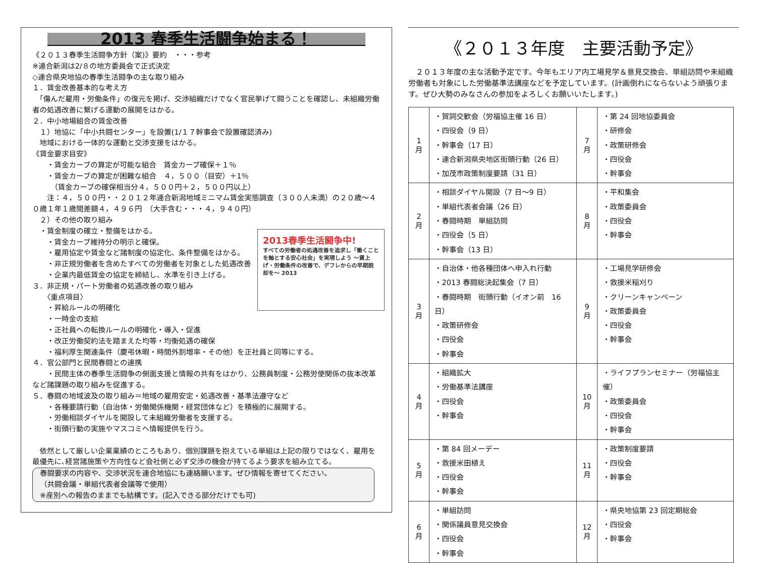2013 春季生活闘争始まる！
《２０１３春季生活闘争方針（案)》要約　・・・参考
※連合新潟は2/８の地方委員会で正式決定
◇連合県央地協の春季生活闘争の主な取り組み
１．賃金改善基本的な考え方
　「傷んだ雇用・労働条件」の復元を掲げ、交渉組織だけでなく官民挙げて闘うことを確認し、未組織労働者の処遇改善に繋げる運動の展開をはかる。
２．中小地場組合の賃金改善
　１）地協に「中小共闘センター」を設置(1/１７幹事会で設置確認済み)
　地域における一体的な運動と交渉支援をはかる。
《賃金要求目安》
　　・賃金カーブの算定が可能な組合　賃金カーブ確保＋１％
　　・賃金カーブの算定が困難な組合　４，５００（目安）＋1％
　　　（賃金カーブの確保相当分４，５００円＋２，５００円以上）
　　注：４，５００円・・２０１２年連合新潟地域ミニマム賃金実態調査（３００人未満）の２０歳～４０歳１年１歳間差額４，４９６円　（大手含む・・・４，９４０円）
　２）その他の取り組み
2013春季生活闘争中!
すべての労働者の処遇改善を追求し「働くことを軸とする安心社会」を実現しよう ～賃上げ・労働条件の改善で、デフレからの早期脱却を～ 2013
　・賃金制度の確立・整備をはかる。
　　・賃金カーブ維持分の明示と確保。
　　・雇用協定や賃金など諸制度の協定化、条件整備をはかる。
　　・非正規労働者を含めたすべての労働者を対象とした処遇改善
　　・企業内最低賃金の協定を締結し、水準を引き上げる。
３．非正規・パート労働者の処遇改善の取り組み
　　〈重点項目〉
　　・昇給ルールの明確化
　　・一時金の支給
　　・正社員への転換ルールの明確化・導入・促進
　　・改正労働契約法を踏まえた均等・均衡処遇の確保
　　・福利厚生関連条件（慶弔休暇・時間外割増率・その他）を正社員と同等にする。
４．官公部門と民間春闘との連携
　　・民間主体の春季生活闘争の側面支援と情報の共有をはかり、公務員制度・公務労使関係の抜本改革など諸課題の取り組みを促進する。
５．春闘の地域波及の取り組み＝地域の雇用安定・処遇改善・基準法遵守など
　　・各種要請行動（自治体・労働関係機関・経営団体など）を積極的に展開する。
　　・労働相談ダイヤルを開設して未組織労働者を支援する。
　　・街頭行動の実施やマスコミへ情報提供を行う。
　依然として厳しい企業業績のところもあり、個別課題を抱えている単組は上記の限りではなく、雇用を最優先に､経営諸施策や方向性など会社側と必ず交渉の機会が持てるよう要求を組み立てる。
春闘要求の内容や、交渉状況を連合地協にも連絡願います。ぜひ情報を寄せてください。
（共闘会議・単組代表者会議等で使用）
※産別への報告のままでも結構です。(記入できる部分だけでも可)
《２０１３年度　主要活動予定》
　２０１３年度の主な活動予定です。今年もエリア内工場見学＆意見交換会、単組訪問や未組織労働者も対象にした労働基準法講座などを予定しています。(計画倒れにならないよう頑張ります。ぜひ大勢のみなさんの参加をよろしくお願いいたします。)
| 1 月 | ・賀詞交歓会（労福協主催 16 日） ・四役会（9 日） ・幹事会（17 日） ・連合新潟県央地区街頭行動（26 日） ・加茂市政策制度要請（31 日） | 7 月 | ・第 24 回地協委員会 ・研修会 ・政策研修会 ・四役会 ・幹事会 |
| 2 月 | ・相談ダイヤル開設（7 日～9 日） ・単組代表者会議（26 日） ・春闘時期 単組訪問 ・四役会（5 日） ・幹事会（13 日） | 8 月 | ・平和集会 ・政策委員会 ・四役会 ・幹事会 |
| 3 月 | ・自治体・他各種団体へ申入れ行動 ・2013 春闘総決起集会（7 日） ・春闘時期 街頭行動（イオン前 16 日） ・政策研修会 ・四役会 ・幹事会 | 9 月 | ・工場見学研修会 ・救援米稲刈り ・クリーンキャンペーン ・政策委員会 ・四役会 ・幹事会 |
| 4 月 | ・組織拡大 ・労働基準法講座 ・四役会 ・幹事会 | 10 月 | ・ライフプランセミナー（労福協主催） ・政策委員会 ・四役会 ・幹事会 |
| 5 月 | ・第 84 回メーデー ・救援米田植え ・四役会 ・幹事会 | 11 月 | ・政策制度要請 ・四役会 ・幹事会 |
| 6 月 | ・単組訪問 ・関係議員意見交換会 ・四役会 ・幹事会 | 12 月 | ・県央地協第 23 回定期総会 ・四役会 ・幹事会 |